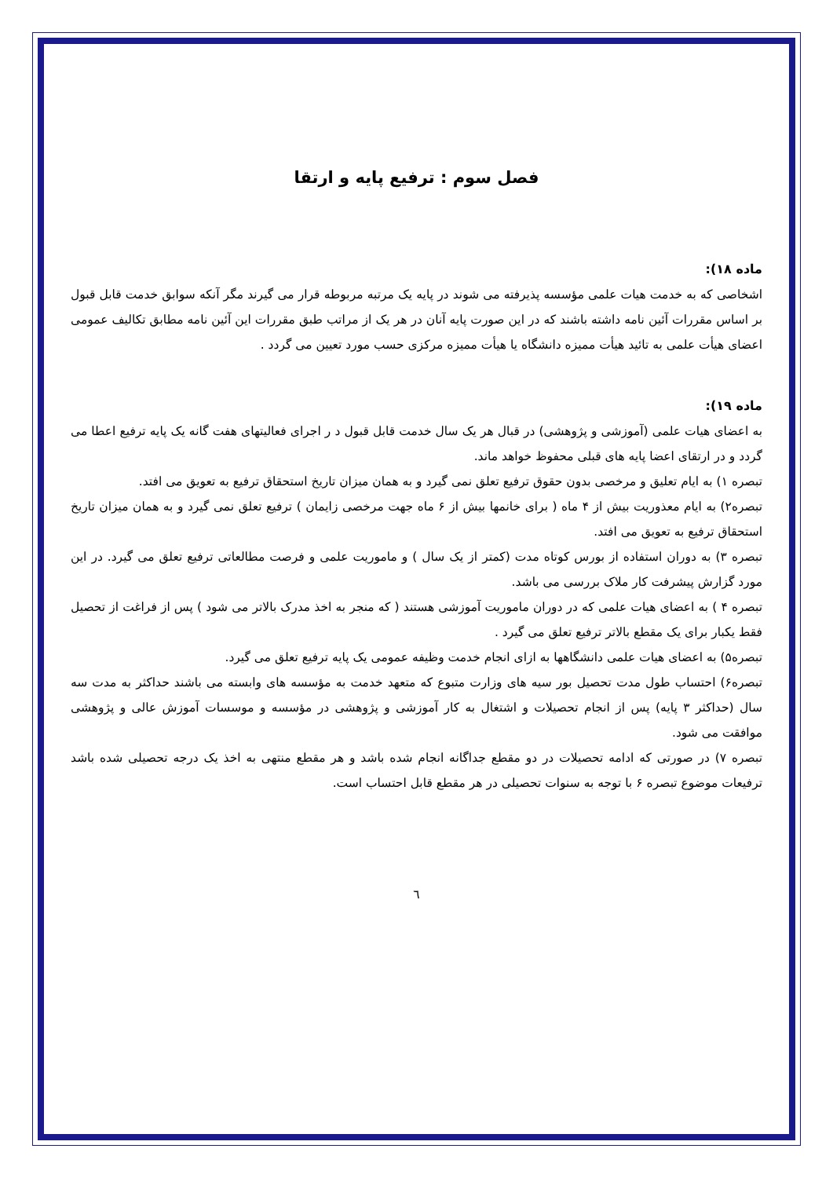فصل سوم : ترفیع پایه و ارتقا
ماده ۱۸):
اشخاصی که به خدمت هیات علمی مؤسسه پذیرفته می شوند در پایه یک مرتبه مربوطه قرار می گیرند مگر آنکه سوابق خدمت قابل قبول بر اساس مقررات آئین نامه داشته باشند که در این صورت پایه آنان در هر یک از مراتب طبق مقررات این آئین نامه مطابق تکالیف عمومی اعضای هیأت علمی به تائید هیأت ممیزه دانشگاه یا هیأت ممیزه مرکزی حسب مورد تعیین می گردد .
ماده ۱۹):
به اعضای هیات علمی (آموزشی و پژوهشی) در قبال هر یک سال خدمت قابل قبول د ر اجرای فعالیتهای هفت گانه یک پایه ترفیع اعطا می گردد و در ارتقای اعضا پایه های قبلی محفوظ خواهد ماند.
تبصره ۱) به ایام تعلیق و مرخصی بدون حقوق ترفیع تعلق نمی گیرد و به همان میزان تاریخ استحقاق ترفیع به تعویق می افتد.
تبصره۲) به ایام معذوریت بیش از ۴ ماه ( برای خانمها بیش از ۶ ماه جهت مرخصی زایمان ) ترفیع تعلق نمی گیرد و به همان میزان تاریخ استحقاق ترفیع به تعویق می افتد.
تبصره ۳) به دوران استفاده از بورس کوتاه مدت (کمتر از یک سال ) و ماموریت علمی و فرصت مطالعاتی ترفیع تعلق می گیرد. در این مورد گزارش پیشرفت کار ملاک بررسی می باشد.
تبصره ۴ ) به اعضای هیات علمی که در دوران ماموریت آموزشی هستند ( که منجر به اخذ مدرک بالاتر می شود ) پس از فراغت از تحصیل فقط یکبار برای یک مقطع بالاتر ترفیع تعلق می گیرد .
تبصره۵) به اعضای هیات علمی دانشگاهها به ازای انجام خدمت وظیفه عمومی یک پایه ترفیع تعلق می گیرد.
تبصره۶) احتساب طول مدت تحصیل بور سیه های وزارت متبوع که متعهد خدمت به مؤسسه های وابسته می باشند حداکثر به مدت سه سال (حداکثر ۳ پایه) پس از انجام تحصیلات و اشتغال به کار آموزشی و پژوهشی در مؤسسه و موسسات آموزش عالی و پژوهشی موافقت می شود.
تبصره ۷) در صورتی که ادامه تحصیلات در دو مقطع جداگانه انجام شده باشد و هر مقطع منتهی به اخذ یک درجه تحصیلی شده باشد ترفیعات موضوع تبصره ۶ با توجه به سنوات تحصیلی در هر مقطع قابل احتساب است.
٦